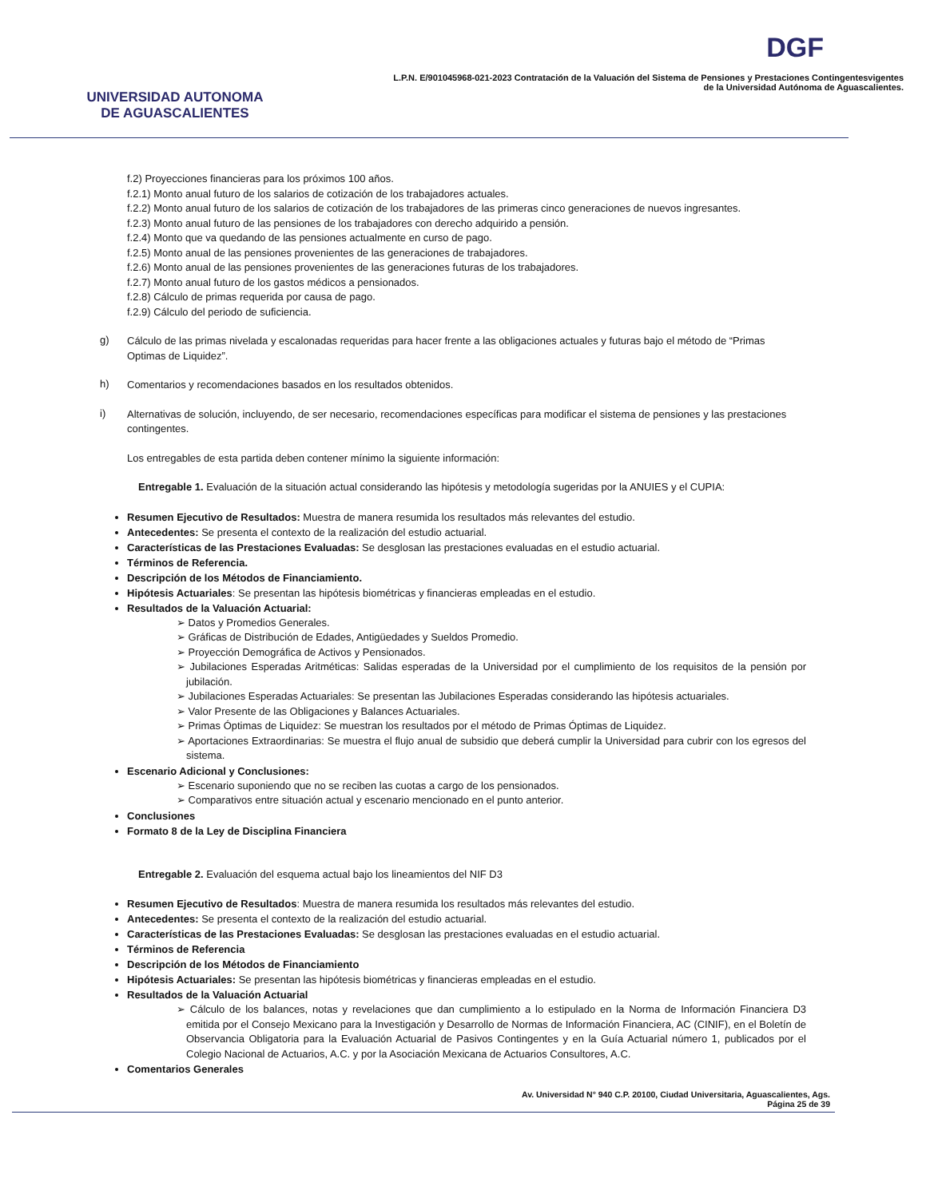UNIVERSIDAD AUTONOMA
DE AGUASCALIENTES
DGF
L.P.N. E/901045968-021-2023 Contratación de la Valuación del Sistema de Pensiones y Prestaciones Contingentesvigentes
de la Universidad Autónoma de Aguascalientes.
f.2) Proyecciones financieras para los próximos 100 años.
f.2.1) Monto anual futuro de los salarios de cotización de los trabajadores actuales.
f.2.2) Monto anual futuro de los salarios de cotización de los trabajadores de las primeras cinco generaciones de nuevos ingresantes.
f.2.3) Monto anual futuro de las pensiones de los trabajadores con derecho adquirido a pensión.
f.2.4) Monto que va quedando de las pensiones actualmente en curso de pago.
f.2.5) Monto anual de las pensiones provenientes de las generaciones de trabajadores.
f.2.6) Monto anual de las pensiones provenientes de las generaciones futuras de los trabajadores.
f.2.7) Monto anual futuro de los gastos médicos a pensionados.
f.2.8) Cálculo de primas requerida por causa de pago.
f.2.9) Cálculo del periodo de suficiencia.
g)
Cálculo de las primas nivelada y escalonadas requeridas para hacer frente a las obligaciones actuales y futuras bajo el método de “Primas Optimas de Liquidez”.
h)
Comentarios y recomendaciones basados en los resultados obtenidos.
i)
Alternativas de solución, incluyendo, de ser necesario, recomendaciones específicas para modificar el sistema de pensiones y las prestaciones contingentes.
Los entregables de esta partida deben contener mínimo la siguiente información:
Entregable 1. Evaluación de la situación actual considerando las hipótesis y metodología sugeridas por la ANUIES y el CUPIA:
Resumen Ejecutivo de Resultados: Muestra de manera resumida los resultados más relevantes del estudio.
Antecedentes: Se presenta el contexto de la realización del estudio actuarial.
Características de las Prestaciones Evaluadas: Se desglosan las prestaciones evaluadas en el estudio actuarial.
Términos de Referencia.
Descripción de los Métodos de Financiamiento.
Hipótesis Actuariales: Se presentan las hipótesis biométricas y financieras empleadas en el estudio.
Resultados de la Valuación Actuarial:
➢ Datos y Promedios Generales.
➢ Gráficas de Distribución de Edades, Antigüedades y Sueldos Promedio.
➢ Proyección Demográfica de Activos y Pensionados.
➢ Jubilaciones Esperadas Aritméticas: Salidas esperadas de la Universidad por el cumplimiento de los requisitos de la pensión por jubilación.
➢ Jubilaciones Esperadas Actuariales: Se presentan las Jubilaciones Esperadas considerando las hipótesis actuariales.
➢ Valor Presente de las Obligaciones y Balances Actuariales.
➢ Primas Óptimas de Liquidez: Se muestran los resultados por el método de Primas Óptimas de Liquidez.
➢ Aportaciones Extraordinarias: Se muestra el flujo anual de subsidio que deberá cumplir la Universidad para cubrir con los egresos del sistema.
Escenario Adicional y Conclusiones:
➢ Escenario suponiendo que no se reciben las cuotas a cargo de los pensionados.
➢ Comparativos entre situación actual y escenario mencionado en el punto anterior.
Conclusiones
Formato 8 de la Ley de Disciplina Financiera
Entregable 2. Evaluación del esquema actual bajo los lineamientos del NIF D3
Resumen Ejecutivo de Resultados: Muestra de manera resumida los resultados más relevantes del estudio.
Antecedentes: Se presenta el contexto de la realización del estudio actuarial.
Características de las Prestaciones Evaluadas: Se desglosan las prestaciones evaluadas en el estudio actuarial.
Términos de Referencia
Descripción de los Métodos de Financiamiento
Hipótesis Actuariales: Se presentan las hipótesis biométricas y financieras empleadas en el estudio.
Resultados de la Valuación Actuarial
➢ Cálculo de los balances, notas y revelaciones que dan cumplimiento a lo estipulado en la Norma de Información Financiera D3 emitida por el Consejo Mexicano para la Investigación y Desarrollo de Normas de Información Financiera, AC (CINIF), en el Boletín de Observancia Obligatoria para la Evaluación Actuarial de Pasivos Contingentes y en la Guía Actuarial número 1, publicados por el Colegio Nacional de Actuarios, A.C. y por la Asociación Mexicana de Actuarios Consultores, A.C.
Comentarios Generales
Av. Universidad N° 940 C.P. 20100, Ciudad Universitaria, Aguascalientes, Ags.
Página 25 de 39